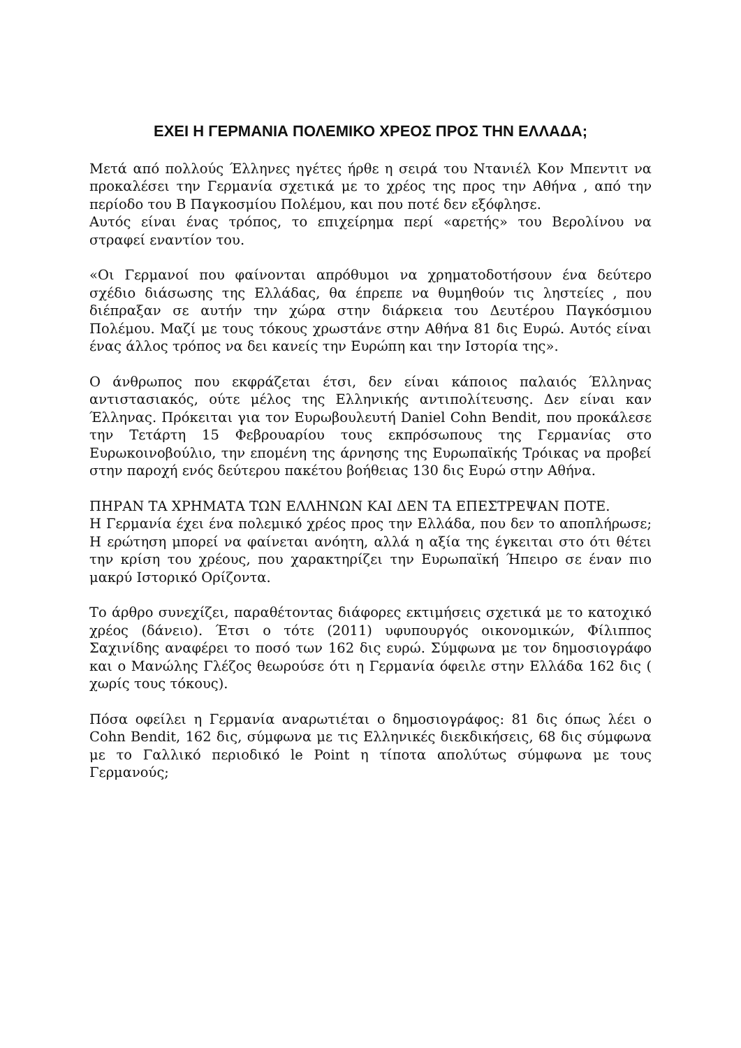ΕΧΕΙ Η ΓΕΡΜΑΝΙΑ ΠΟΛΕΜΙΚΟ ΧΡΕΟΣ ΠΡΟΣ ΤΗΝ ΕΛΛΑΔΑ;
Μετά από πολλούς Έλληνες ηγέτες ήρθε η σειρά του Ντανιέλ Κον Μπεντιτ να προκαλέσει την Γερμανία σχετικά με το χρέος της προς την Αθήνα , από την περίοδο του Β Παγκοσμίου Πολέμου, και που ποτέ δεν εξόφλησε.
Αυτός είναι ένας τρόπος, το επιχείρημα περί «αρετής» του Βερολίνου να στραφεί εναντίον του.
«Οι Γερμανοί που φαίνονται απρόθυμοι να χρηματοδοτήσουν ένα δεύτερο σχέδιο διάσωσης της Ελλάδας, θα έπρεπε να θυμηθούν τις ληστείες , που διέπραξαν σε αυτήν την χώρα στην διάρκεια του Δευτέρου Παγκόσμιου Πολέμου. Μαζί με τους τόκους χρωστάνε στην Αθήνα 81 δις Ευρώ. Αυτός είναι ένας άλλος τρόπος να δει κανείς την Ευρώπη και την Ιστορία της».
Ο άνθρωπος που εκφράζεται έτσι, δεν είναι κάποιος παλαιός Έλληνας αντιστασιακός, ούτε μέλος της Ελληνικής αντιπολίτευσης. Δεν είναι καν Έλληνας. Πρόκειται για τον Ευρωβουλευτή Daniel Cohn Bendit, που προκάλεσε την Τετάρτη 15 Φεβρουαρίου τους εκπρόσωπους της Γερμανίας στο Ευρωκοινοβούλιο, την επομένη της άρνησης της Ευρωπαϊκής Τρόικας να προβεί στην παροχή ενός δεύτερου πακέτου βοήθειας 130 δις Ευρώ στην Αθήνα.
ΠΗΡΑΝ ΤΑ ΧΡΗΜΑΤΑ ΤΩΝ ΕΛΛΗΝΩΝ ΚΑΙ ΔΕΝ ΤΑ ΕΠΕΣΤΡΕΨΑΝ ΠΟΤΕ.
Η Γερμανία έχει ένα πολεμικό χρέος προς την Ελλάδα, που δεν το αποπλήρωσε; Η ερώτηση μπορεί να φαίνεται ανόητη, αλλά η αξία της έγκειται στο ότι θέτει την κρίση του χρέους, που χαρακτηρίζει την Ευρωπαϊκή Ήπειρο σε έναν πιο μακρύ Ιστορικό Ορίζοντα.
Το άρθρο συνεχίζει, παραθέτοντας διάφορες εκτιμήσεις σχετικά με το κατοχικό χρέος (δάνειο). Έτσι ο τότε (2011) υφυπουργός οικονομικών, Φίλιππος Σαχινίδης αναφέρει το ποσό των 162 δις ευρώ. Σύμφωνα με τον δημοσιογράφο και ο Μανώλης Γλέζος θεωρούσε ότι η Γερμανία όφειλε στην Ελλάδα 162 δις ( χωρίς τους τόκους).
Πόσα οφείλει η Γερμανία αναρωτιέται ο δημοσιογράφος: 81 δις όπως λέει ο Cohn Bendit, 162 δις, σύμφωνα με τις Ελληνικές διεκδικήσεις, 68 δις σύμφωνα με το Γαλλικό περιοδικό le Point η τίποτα απολύτως σύμφωνα με τους Γερμανούς;